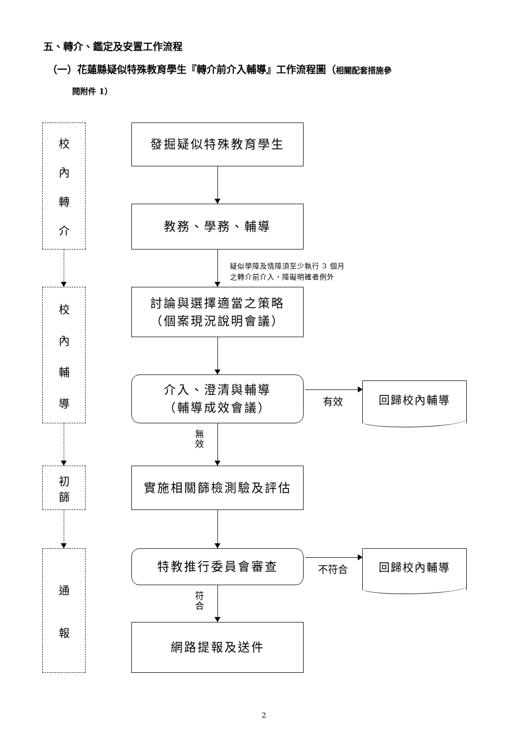五、轉介、鑑定及安置工作流程
（一）花蓮縣疑似特殊教育學生『轉介前介入輔導』工作流程圖（相關配套措施參
閱附件 1）
校內轉介
校內輔導
初篩
通報
發掘疑似特殊教育學生
教務、學務、輔導
疑似學障及情障須至少執行 3 個月
之轉介前介入，障礙明確者例外
討論與選擇適當之策略
（個案現況說明會議）
介入、澄清與輔導
（輔導成效會議）
有效
回歸校內輔導
無效
實施相關篩檢測驗及評估
特教推行委員會審查
不符合
回歸校內輔導
符合
網路提報及送件
2